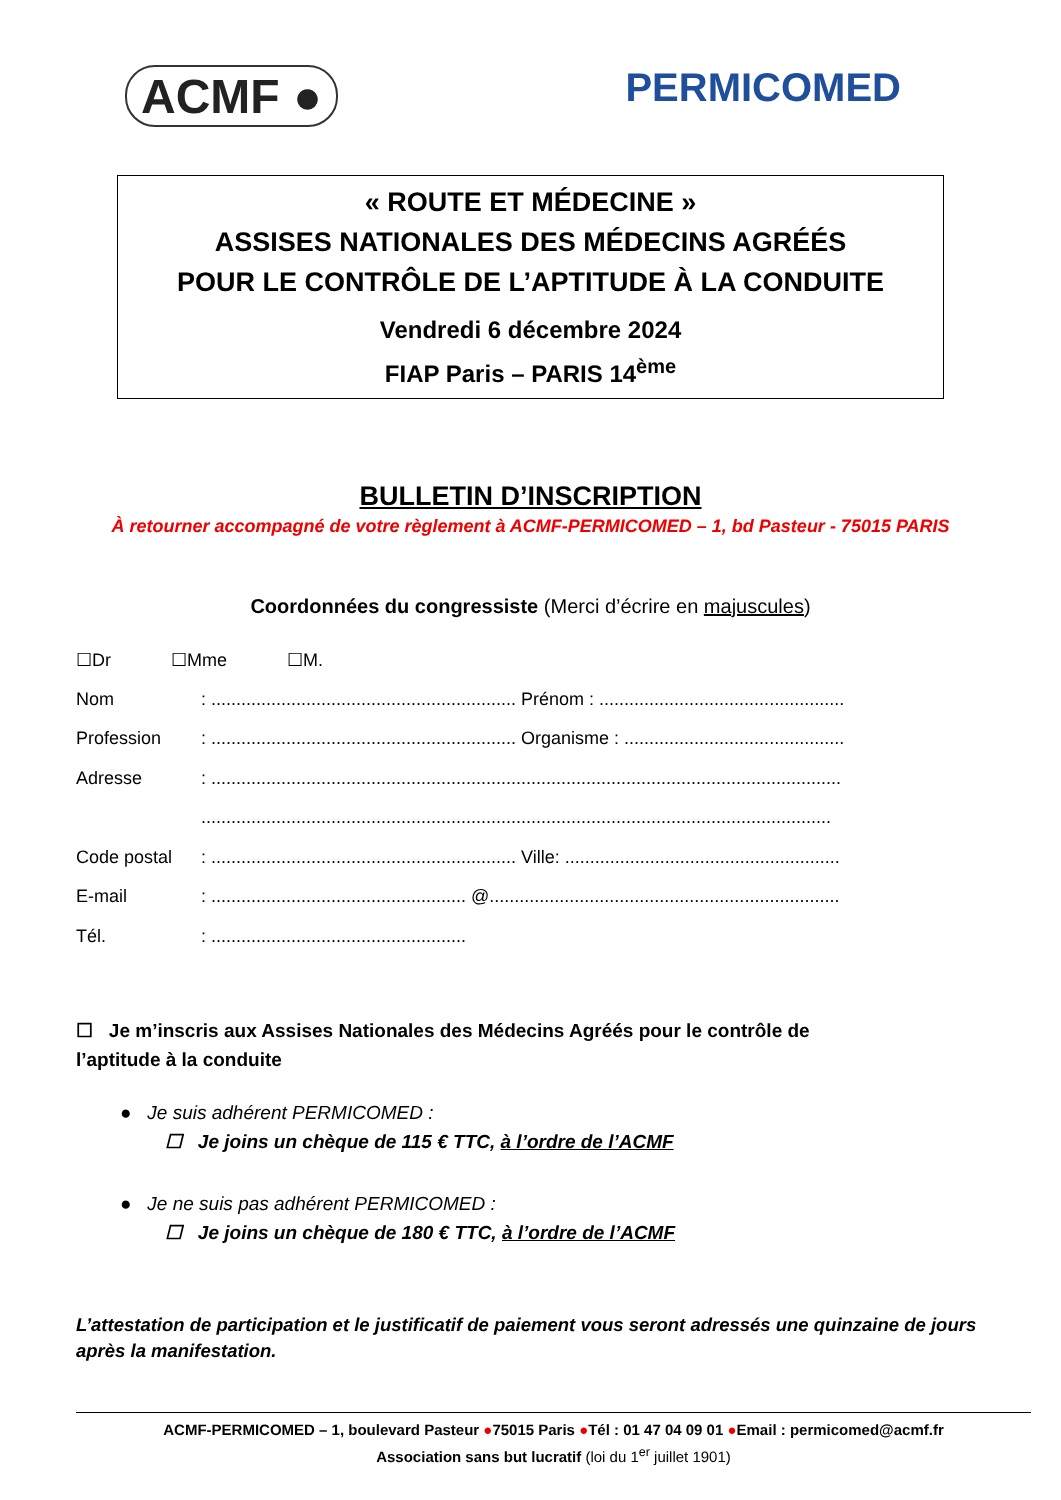ACMF ●
PERMICOMED
« ROUTE ET MÉDECINE »
ASSISES NATIONALES DES MÉDECINS AGRÉÉS
POUR LE CONTRÔLE DE L’APTITUDE À LA CONDUITE
Vendredi 6 décembre 2024
FIAP Paris – PARIS 14<sup>ème</sup>
BULLETIN D’INSCRIPTION
À retourner accompagné de votre règlement à ACMF-PERMICOMED – 1, bd Pasteur - 75015 PARIS
Coordonnées du congressiste (Merci d’écrire en majuscules)
☐Dr ☐Mme ☐M.
Nom: ............................................................. Prénom : .................................................
Profession: ............................................................. Organisme : ............................................
Adresse: ..............................................................................................................................
..............................................................................................................................
Code postal: ............................................................. Ville: .......................................................
E-mail: ................................................... @......................................................................
Tél.: ...................................................
☐ Je m’inscris aux Assises Nationales des Médecins Agréés pour le contrôle de l’aptitude à la conduite
● Je suis adhérent PERMICOMED :
☐ Je joins un chèque de 115 € TTC, à l’ordre de l’ACMF
● Je ne suis pas adhérent PERMICOMED :
☐ Je joins un chèque de 180 € TTC, à l’ordre de l’ACMF
L’attestation de participation et le justificatif de paiement vous seront adressés une quinzaine de jours après la manifestation.
ACMF-PERMICOMED – 1, boulevard Pasteur ●75015 Paris ●Tél : 01 47 04 09 01 ●Email : permicomed@acmf.fr
Association sans but lucratif (loi du 1<sup>er</sup> juillet 1901)